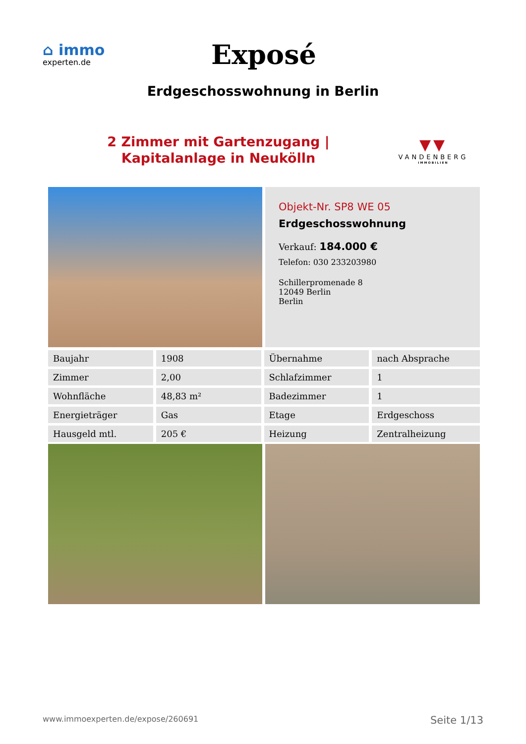⌂ immo
experten.de
Exposé
Erdgeschosswohnung in Berlin
2 Zimmer mit Gartenzugang |
Kapitalanlage in Neukölln
▼▼
VANDENBERG
IMMOBILIEN
Objekt-Nr. SP8 WE 05
Erdgeschosswohnung
Verkauf: 184.000 €
Telefon: 030 233203980
Schillerpromenade 8
12049 Berlin
Berlin
| Baujahr | 1908 | Übernahme | nach Absprache |
| Zimmer | 2,00 | Schlafzimmer | 1 |
| Wohnfläche | 48,83 m² | Badezimmer | 1 |
| Energieträger | Gas | Etage | Erdgeschoss |
| Hausgeld mtl. | 205 € | Heizung | Zentralheizung |
www.immoexperten.de/expose/260691 Seite 1/13